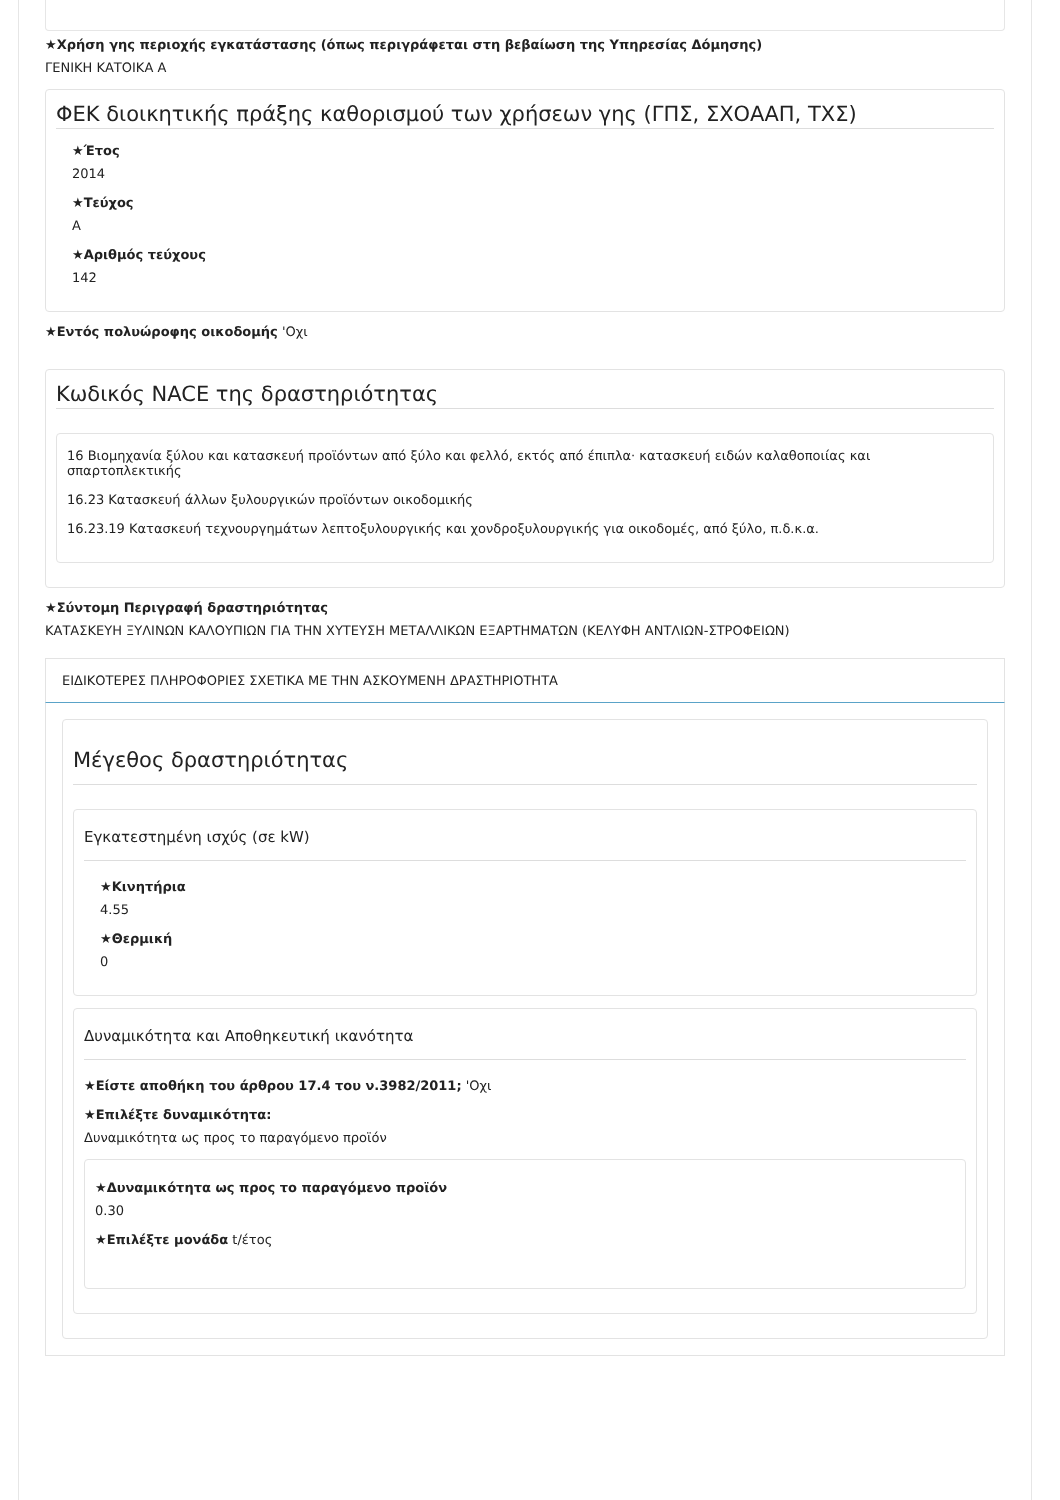★Χρήση γης περιοχής εγκατάστασης (όπως περιγράφεται στη βεβαίωση της Υπηρεσίας Δόμησης)
ΓΕΝΙΚΗ ΚΑΤΟΙΚΑ Α
ΦΕΚ διοικητικής πράξης καθορισμού των χρήσεων γης (ΓΠΣ, ΣΧΟΑΑΠ, ΤΧΣ)
★Έτος
2014
★Τεύχος
Α
★Αριθμός τεύχους
142
★Εντός πολυώροφης οικοδομής 'Οχι
Κωδικός NACE της δραστηριότητας
16 Βιομηχανία ξύλου και κατασκευή προϊόντων από ξύλο και φελλό, εκτός από έπιπλα· κατασκευή ειδών καλαθοποιίας και σπαρτοπλεκτικής
16.23 Κατασκευή άλλων ξυλουργικών προϊόντων οικοδομικής
16.23.19 Κατασκευή τεχνουργημάτων λεπτοξυλουργικής και χονδροξυλουργικής για οικοδομές, από ξύλο, π.δ.κ.α.
★Σύντομη Περιγραφή δραστηριότητας
ΚΑΤΑΣΚΕΥΗ ΞΥΛΙΝΩΝ ΚΑΛΟΥΠΙΩΝ ΓΙΑ ΤΗΝ ΧΥΤΕΥΣΗ ΜΕΤΑΛΛΙΚΩΝ ΕΞΑΡΤΗΜΑΤΩΝ (ΚΕΛΥΦΗ ΑΝΤΛΙΩΝ-ΣΤΡΟΦΕΙΩΝ)
ΕΙΔΙΚΟΤΕΡΕΣ ΠΛΗΡΟΦΟΡΙΕΣ ΣΧΕΤΙΚΑ ΜΕ ΤΗΝ ΑΣΚΟΥΜΕΝΗ ΔΡΑΣΤΗΡΙΟΤΗΤΑ
Μέγεθος δραστηριότητας
Εγκατεστημένη ισχύς (σε kW)
★Κινητήρια
4.55
★Θερμική
0
Δυναμικότητα και Αποθηκευτική ικανότητα
★Είστε αποθήκη του άρθρου 17.4 του ν.3982/2011; 'Οχι
★Επιλέξτε δυναμικότητα:
Δυναμικότητα ως προς το παραγόμενο προϊόν
★Δυναμικότητα ως προς το παραγόμενο προϊόν
0.30
★Επιλέξτε μονάδα t/έτος